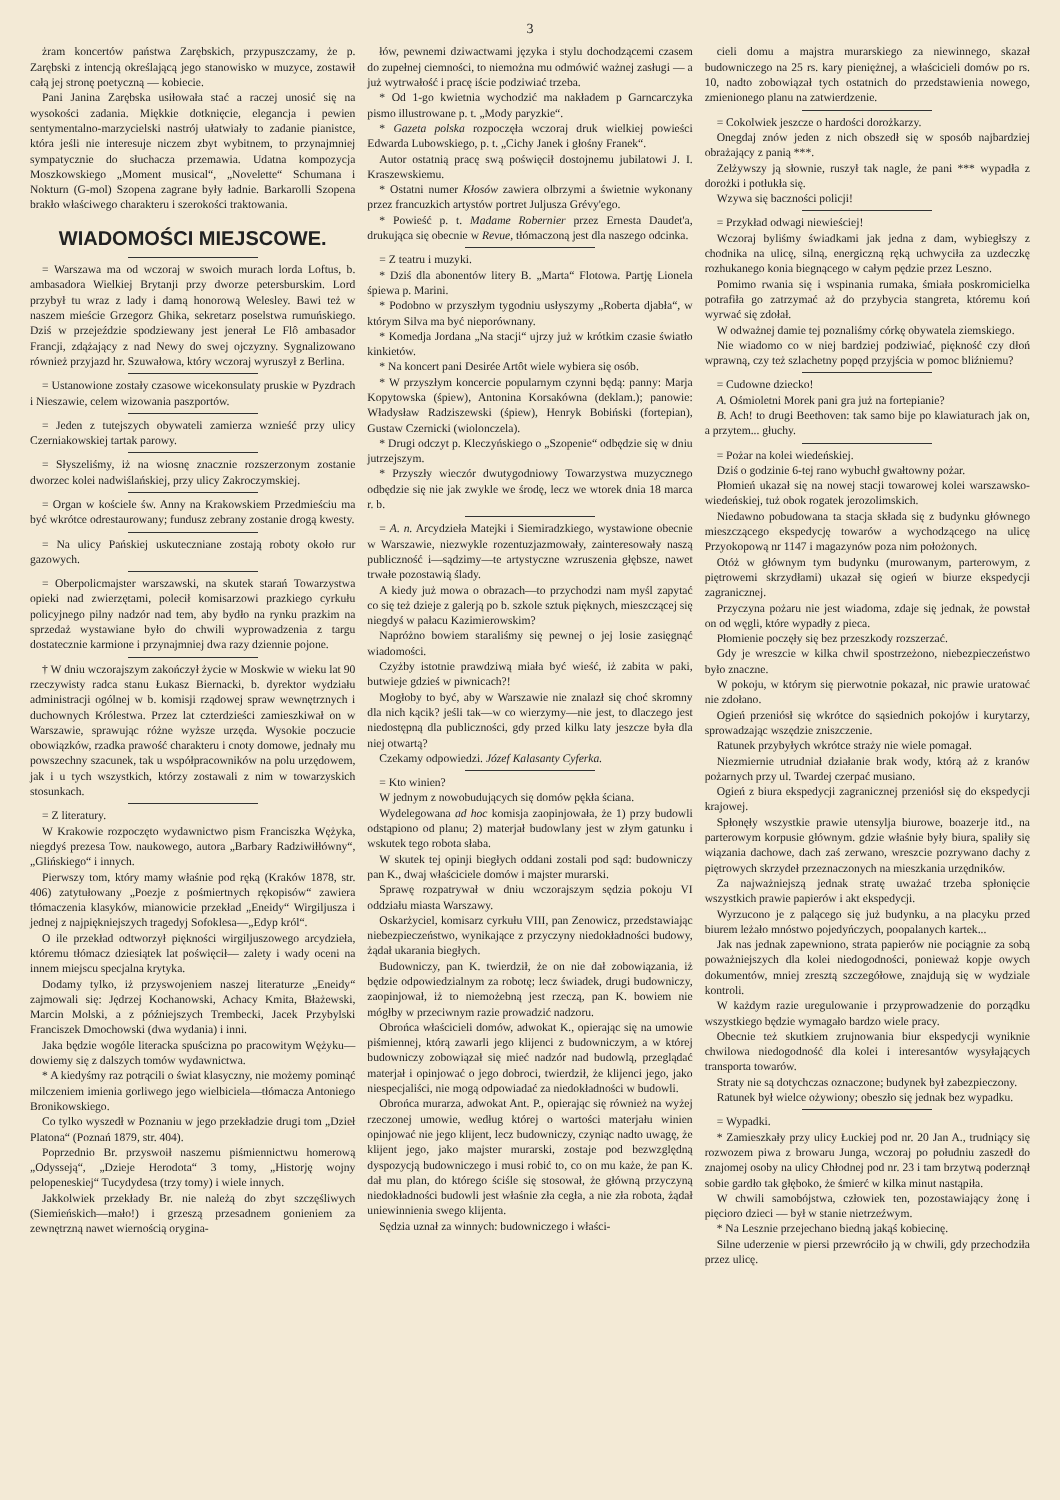3
żram koncertów państwa Zarębskich, przypuszczamy, że p. Zarębski z intencją określającą jego stanowisko w muzyce, zostawił całą jej stronę poetyczną — kobiecie.
Pani Janina Zarębska usiłowała stać a raczej unosić się na wysokości zadania. Miękkie dotknięcie, elegancja i pewien sentymentalno-marzycielski nastrój ułatwiały to zadanie pianistce, która jeśli nie interesuje niczem zbyt wybitnem, to przynajmniej sympatycznie do słuchacza przemawia. Udatna kompozycja Moszkowskiego „Moment musical“, „Novelette“ Schumana i Nokturn (G-mol) Szopena zagrane były ładnie. Barkarolli Szopena brakło właściwego charakteru i szerokości traktowania.
WIADOMOŚCI MIEJSCOWE.
= Warszawa ma od wczoraj w swoich murach lorda Loftus, b. ambasadora Wielkiej Brytanji przy dworze petersburskim. Lord przybył tu wraz z lady i damą honorową Welesley. Bawi też w naszem mieście Grzegorz Ghika, sekretarz poselstwa rumuńskiego. Dziś w przejeździe spodziewany jest jenerał Le Flô ambasador Francji, zdążający z nad Newy do swej ojczyzny. Sygnalizowano również przyjazd hr. Szuwałowa, który wczoraj wyruszył z Berlina.
= Ustanowione zostały czasowe wicekonsulaty pruskie w Pyzdrach i Nieszawie, celem wizowania paszportów.
= Jeden z tutejszych obywateli zamierza wznieść przy ulicy Czerniakowskiej tartak parowy.
= Słyszeliśmy, iż na wiosnę znacznie rozszerzonym zostanie dworzec kolei nadwiślańskiej, przy ulicy Zakroczymskiej.
= Organ w kościele św. Anny na Krakowskiem Przedmieściu ma być wkrótce odrestaurowany; fundusz zebrany zostanie drogą kwesty.
= Na ulicy Pańskiej uskuteczniane zostają roboty około rur gazowych.
= Oberpolicmajster warszawski, na skutek starań Towarzystwa opieki nad zwierzętami, polecił komisarzowi prazkiego cyrkułu policyjnego pilny nadzór nad tem, aby bydło na rynku prazkim na sprzedaż wystawiane było do chwili wyprowadzenia z targu dostatecznie karmione i przynajmniej dwa razy dziennie pojone.
† W dniu wczorajszym zakończył życie w Moskwie w wieku lat 90 rzeczywisty radca stanu Łukasz Biernacki, b. dyrektor wydziału administracji ogólnej w b. komisji rządowej spraw wewnętrznych i duchownych Królestwa. Przez lat czterdzieści zamieszkiwał on w Warszawie, sprawując różne wyższe urzęda. Wysokie poczucie obowiązków, rzadka prawość charakteru i cnoty domowe, jednały mu powszechny szacunek, tak u współpracowników na polu urzędowem, jak i u tych wszystkich, którzy zostawali z nim w towarzyskich stosunkach.
= Z literatury.
W Krakowie rozpoczęto wydawnictwo pism Franciszka Wężyka, niegdyś prezesa Tow. naukowego, autora „Barbary Radziwiłłówny“, „Glińskiego“ i innych.
Pierwszy tom, który mamy właśnie pod ręką (Kraków 1878, str. 406) zatytułowany „Poezje z pośmiertnych rękopisów“ zawiera tłómaczenia klasyków, mianowicie przekład „Eneidy“ Wirgiljusza i jednej z najpiękniejszych tragedyj Sofoklesa—„Edyp król“.
O ile przekład odtworzył piękności wirgiljuszowego arcydzieła, któremu tłómacz dziesiątek lat poświęcił— zalety i wady oceni na innem miejscu specjalna krytyka.
Dodamy tylko, iż przyswojeniem naszej literaturze „Eneidy“ zajmowali się: Jędrzej Kochanowski, Achacy Kmita, Błażewski, Marcin Molski, a z późniejszych Trembecki, Jacek Przybylski Franciszek Dmochowski (dwa wydania) i inni.
Jaka będzie wogóle literacka spuścizna po pracowitym Wężyku—dowiemy się z dalszych tomów wydawnictwa.
* A kiedyśmy raz potrącili o świat klasyczny, nie możemy pominąć milczeniem imienia gorliwego jego wielbiciela—tłómacza Antoniego Bronikowskiego.
Co tylko wyszedł w Poznaniu w jego przekładzie drugi tom „Dzieł Platona“ (Poznań 1879, str. 404).
Poprzednio Br. przyswoił naszemu piśmiennictwu homerową „Odysseją“, „Dzieje Herodota“ 3 tomy, „Historję wojny pelopeneskiej“ Tucydydesa (trzy tomy) i wiele innych.
Jakkolwiek przekłady Br. nie należą do zbyt szczęśliwych (Siemieńskich—mało!) i grzeszą przesadnem gonieniem za zewnętrzną nawet wiernością orygina-
łów, pewnemi dziwactwami języka i stylu dochodzącemi czasem do zupełnej ciemności, to niemożna mu odmówić ważnej zasługi — a już wytrwałość i pracę iście podziwiać trzeba.
* Od 1-go kwietnia wychodzić ma nakładem p Garncarczyka pismo illustrowane p. t. „Mody paryzkie“.
* Gazeta polska rozpoczęła wczoraj druk wielkiej powieści Edwarda Lubowskiego, p. t. „Cichy Janek i głośny Franek“.
Autor ostatnią pracę swą poświęcił dostojnemu jubilatowi J. I. Kraszewskiemu.
* Ostatni numer Kłosów zawiera olbrzymi a świetnie wykonany przez francuzkich artystów portret Juljusza Grévy'ego.
* Powieść p. t. Madame Robernier przez Ernesta Daudet'a, drukująca się obecnie w Revue, tłómaczoną jest dla naszego odcinka.
= Z teatru i muzyki.
* Dziś dla abonentów litery B. „Marta“ Flotowa. Partję Lionela śpiewa p. Marini.
* Podobno w przyszłym tygodniu usłyszymy „Roberta djabła“, w którym Silva ma być nieporównany.
* Komedja Jordana „Na stacji“ ujrzy już w krótkim czasie światło kinkietów.
* Na koncert pani Desirée Artôt wiele wybiera się osób.
* W przyszłym koncercie popularnym czynni będą: panny: Marja Kopytowska (śpiew), Antonina Korsakówna (deklam.); panowie: Władysław Radziszewski (śpiew), Henryk Bobiński (fortepian), Gustaw Czernicki (wiolonczela).
* Drugi odczyt p. Kleczyńskiego o „Szopenie“ odbędzie się w dniu jutrzejszym.
* Przyszły wieczór dwutygodniowy Towarzystwa muzycznego odbędzie się nie jak zwykle we środę, lecz we wtorek dnia 18 marca r. b.
= A. n. Arcydzieła Matejki i Siemiradzkiego, wystawione obecnie w Warszawie, niezwykle rozentuzjazmowały, zainteresowały naszą publiczność i—sądzimy—te artystyczne wzruszenia głębsze, nawet trwałe pozostawią ślady.
A kiedy już mowa o obrazach—to przychodzi nam myśl zapytać co się też dzieje z galerją po b. szkole sztuk pięknych, mieszczącej się niegdyś w pałacu Kazimierowskim?
Napróżno bowiem staraliśmy się pewnej o jej losie zasięgnąć wiadomości.
Czyżby istotnie prawdziwą miała być wieść, iż zabita w paki, butwieje gdzieś w piwnicach?!
Mogłoby to być, aby w Warszawie nie znalazł się choć skromny dla nich kącik? jeśli tak—w co wierzymy—nie jest, to dlaczego jest niedostępną dla publiczności, gdy przed kilku laty jeszcze była dla niej otwartą?
Czekamy odpowiedzi. Józef Kalasanty Cyferka.
= Kto winien?
W jednym z nowobudujących się domów pękła ściana.
Wydelegowana ad hoc komisja zaopinjowała, że 1) przy budowli odstąpiono od planu; 2) materjał budowlany jest w złym gatunku i wskutek tego robota słaba.
W skutek tej opinji biegłych oddani zostali pod sąd: budowniczy pan K., dwaj właściciele domów i majster murarski.
Sprawę rozpatrywał w dniu wczorajszym sędzia pokoju VI oddziału miasta Warszawy.
Oskarżyciel, komisarz cyrkułu VIII, pan Zenowicz, przedstawiając niebezpieczeństwo, wynikające z przyczyny niedokładności budowy, żądał ukarania biegłych.
Budowniczy, pan K. twierdził, że on nie dał zobowiązania, iż będzie odpowiedzialnym za robotę; lecz świadek, drugi budowniczy, zaopinjował, iż to niemożebną jest rzeczą, pan K. bowiem nie mógłby w przeciwnym razie prowadzić nadzoru.
Obrońca właścicieli domów, adwokat K., opierając się na umowie piśmiennej, którą zawarli jego klijenci z budowniczym, a w której budowniczy zobowiązał się mieć nadzór nad budowlą, przeglądać materjał i opinjować o jego dobroci, twierdził, że klijenci jego, jako niespecjaliści, nie mogą odpowiadać za niedokładności w budowli.
Obrońca murarza, adwokat Ant. P., opierając się również na wyżej rzeczonej umowie, według której o wartości materjału winien opinjować nie jego klijent, lecz budowniczy, czyniąc nadto uwagę, że klijent jego, jako majster murarski, zostaje pod bezwzględną dyspozycją budowniczego i musi robić to, co on mu każe, że pan K. dał mu plan, do którego ściśle się stosował, że główną przyczyną niedokładności budowli jest właśnie zła cegła, a nie zła robota, żądał uniewinnienia swego klijenta.
Sędzia uznał za winnych: budowniczego i właści-
cieli domu a majstra murarskiego za niewinnego, skazał budowniczego na 25 rs. kary pieniężnej, a właścicieli domów po rs. 10, nadto zobowiązał tych ostatnich do przedstawienia nowego, zmienionego planu na zatwierdzenie.
= Cokolwiek jeszcze o hardości dorożkarzy.
Onegdaj znów jeden z nich obszedł się w sposób najbardziej obrażający z panią ***.
Zelżywszy ją słownie, ruszył tak nagle, że pani *** wypadła z dorożki i potłukła się.
Wzywa się baczności policji!
= Przykład odwagi niewieściej!
Wczoraj byliśmy świadkami jak jedna z dam, wybiegłszy z chodnika na ulicę, silną, energiczną ręką uchwyciła za uzdeczkę rozhukanego konia biegnącego w całym pędzie przez Leszno.
Pomimo rwania się i wspinania rumaka, śmiała poskromicielka potrafiła go zatrzymać aż do przybycia stangreta, któremu koń wyrwać się zdołał.
W odważnej damie tej poznaliśmy córkę obywatela ziemskiego.
Nie wiadomo co w niej bardziej podziwiać, piękność czy dłoń wprawną, czy też szlachetny popęd przyjścia w pomoc bliźniemu?
= Cudowne dziecko!
A. Ośmioletni Morek pani gra już na fortepianie?
B. Ach! to drugi Beethoven: tak samo bije po klawiaturach jak on, a przytem... głuchy.
= Pożar na kolei wiedeńskiej.
Dziś o godzinie 6-tej rano wybuchł gwałtowny pożar.
Płomień ukazał się na nowej stacji towarowej kolei warszawsko-wiedeńskiej, tuż obok rogatek jerozolimskich.
Niedawno pobudowana ta stacja składa się z budynku głównego mieszczącego ekspedycję towarów a wychodzącego na ulicę Przyokopową nr 1147 i magazynów poza nim położonych.
Otóż w głównym tym budynku (murowanym, parterowym, z piętrowemi skrzydłami) ukazał się ogień w biurze ekspedycji zagranicznej.
Przyczyna pożaru nie jest wiadoma, zdaje się jednak, że powstał on od węgli, które wypadły z pieca.
Płomienie poczęły się bez przeszkody rozszerzać.
Gdy je wreszcie w kilka chwil spostrzeżono, niebezpieczeństwo było znaczne.
W pokoju, w którym się pierwotnie pokazał, nic prawie uratować nie zdołano.
Ogień przeniósł się wkrótce do sąsiednich pokojów i kurytarzy, sprowadzając wszędzie zniszczenie.
Ratunek przybyłych wkrótce straży nie wiele pomagał.
Niezmiernie utrudniał działanie brak wody, którą aż z kranów pożarnych przy ul. Twardej czerpać musiano.
Ogień z biura ekspedycji zagranicznej przeniósł się do ekspedycji krajowej.
Spłonęły wszystkie prawie utensylja biurowe, boazerje itd., na parterowym korpusie głównym. gdzie właśnie były biura, spaliły się wiązania dachowe, dach zaś zerwano, wreszcie pozrywano dachy z piętrowych skrzydeł przeznaczonych na mieszkania urzędników.
Za najważniejszą jednak stratę uważać trzeba spłonięcie wszystkich prawie papierów i akt ekspedycji.
Wyrzucono je z palącego się już budynku, a na placyku przed biurem leżało mnóstwo pojedyńczych, poopalanych kartek...
Jak nas jednak zapewniono, strata papierów nie pociągnie za sobą poważniejszych dla kolei niedogodności, ponieważ kopje owych dokumentów, mniej zresztą szczegółowe, znajdują się w wydziale kontroli.
W każdym razie uregulowanie i przyprowadzenie do porządku wszystkiego będzie wymagało bardzo wiele pracy.
Obecnie też skutkiem zrujnowania biur ekspedycji wyniknie chwilowa niedogodność dla kolei i interesantów wysyłających transporta towarów.
Straty nie są dotychczas oznaczone; budynek był zabezpieczony.
Ratunek był wielce ożywiony; obeszło się jednak bez wypadku.
= Wypadki.
* Zamieszkały przy ulicy Łuckiej pod nr. 20 Jan A., trudniący się rozwozem piwa z browaru Junga, wczoraj po południu zaszedł do znajomej osoby na ulicy Chłodnej pod nr. 23 i tam brzytwą poderznął sobie gardło tak głęboko, że śmierć w kilka minut nastąpiła.
W chwili samobójstwa, człowiek ten, pozostawiający żonę i pięcioro dzieci — był w stanie nietrzeźwym.
* Na Lesznie przejechano biedną jakąś kobiecinę.
Silne uderzenie w piersi przewróciło ją w chwili, gdy przechodziła przez ulicę.